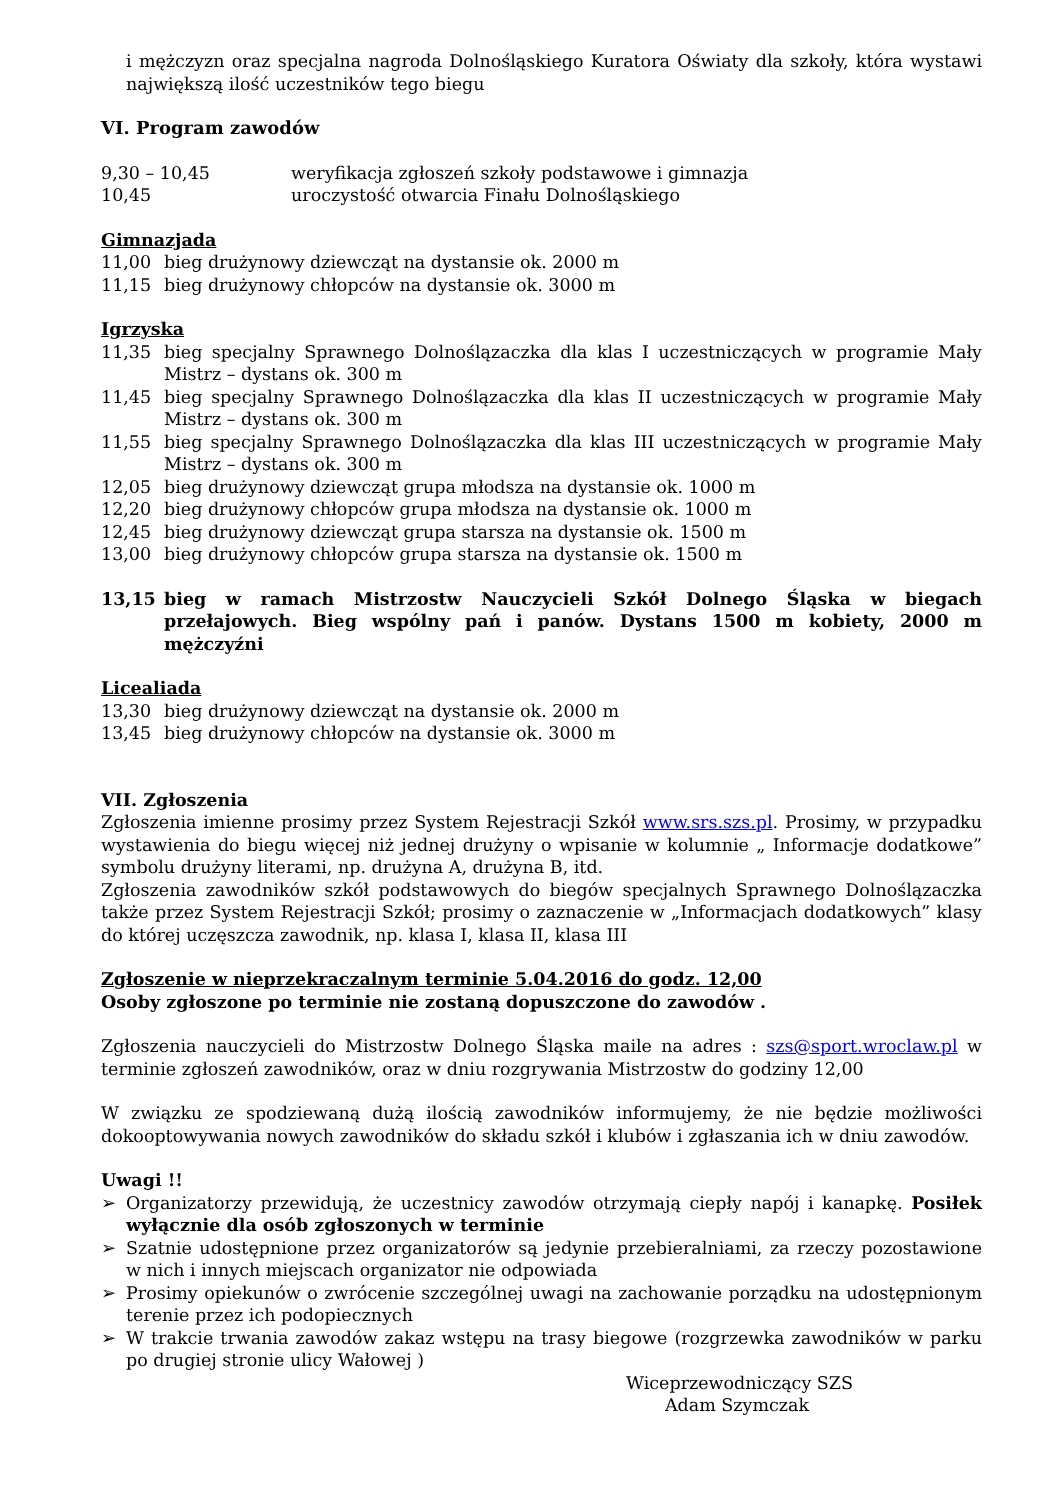i mężczyzn oraz specjalna nagroda Dolnośląskiego Kuratora Oświaty dla szkoły, która wystawi największą ilość uczestników tego biegu
VI. Program zawodów
9,30 – 10,45 weryfikacja zgłoszeń szkoły podstawowe i gimnazja
10,45 uroczystość otwarcia Finału Dolnośląskiego
Gimnazjada
11,00 bieg drużynowy dziewcząt na dystansie ok. 2000 m
11,15 bieg drużynowy chłopców na dystansie ok. 3000 m
Igrzyska
11,35 bieg specjalny Sprawnego Dolnoślązaczka dla klas I uczestniczących w programie Mały Mistrz – dystans ok. 300 m
11,45 bieg specjalny Sprawnego Dolnoślązaczka dla klas II uczestniczących w programie Mały Mistrz – dystans ok. 300 m
11,55 bieg specjalny Sprawnego Dolnoślązaczka dla klas III uczestniczących w programie Mały Mistrz – dystans ok. 300 m
12,05 bieg drużynowy dziewcząt grupa młodsza na dystansie ok. 1000 m
12,20 bieg drużynowy chłopców grupa młodsza na dystansie ok. 1000 m
12,45 bieg drużynowy dziewcząt grupa starsza na dystansie ok. 1500 m
13,00 bieg drużynowy chłopców grupa starsza na dystansie ok. 1500 m
13,15 bieg w ramach Mistrzostw Nauczycieli Szkół Dolnego Śląska w biegach przełajowych. Bieg wspólny pań i panów. Dystans 1500 m kobiety, 2000 m mężczyźni
Licealiada
13,30 bieg drużynowy dziewcząt na dystansie ok. 2000 m
13,45 bieg drużynowy chłopców na dystansie ok. 3000 m
VII. Zgłoszenia
Zgłoszenia imienne prosimy przez System Rejestracji Szkół www.srs.szs.pl. Prosimy, w przypadku wystawienia do biegu więcej niż jednej drużyny o wpisanie w kolumnie „ Informacje dodatkowe” symbolu drużyny literami, np. drużyna A, drużyna B, itd.
Zgłoszenia zawodników szkół podstawowych do biegów specjalnych Sprawnego Dolnoślązaczka także przez System Rejestracji Szkół; prosimy o zaznaczenie w „Informacjach dodatkowych” klasy do której uczęszcza zawodnik, np. klasa I, klasa II, klasa III
Zgłoszenie w nieprzekraczalnym terminie 5.04.2016 do godz. 12,00
Osoby zgłoszone po terminie nie zostaną dopuszczone do zawodów .
Zgłoszenia nauczycieli do Mistrzostw Dolnego Śląska maile na adres : szs@sport.wroclaw.pl w terminie zgłoszeń zawodników, oraz w dniu rozgrywania Mistrzostw do godziny 12,00
W związku ze spodziewaną dużą ilością zawodników informujemy, że nie będzie możliwości dokooptowywania nowych zawodników do składu szkół i klubów i zgłaszania ich w dniu zawodów.
Uwagi !!
➢ Organizatorzy przewidują, że uczestnicy zawodów otrzymają ciepły napój i kanapkę. Posiłek wyłącznie dla osób zgłoszonych w terminie
➢ Szatnie udostępnione przez organizatorów są jedynie przebieralniami, za rzeczy pozostawione w nich i innych miejscach organizator nie odpowiada
➢ Prosimy opiekunów o zwrócenie szczególnej uwagi na zachowanie porządku na udostępnionym terenie przez ich podopiecznych
➢ W trakcie trwania zawodów zakaz wstępu na trasy biegowe (rozgrzewka zawodników w parku po drugiej stronie ulicy Wałowej )
Wiceprzewodniczący SZS
Adam Szymczak